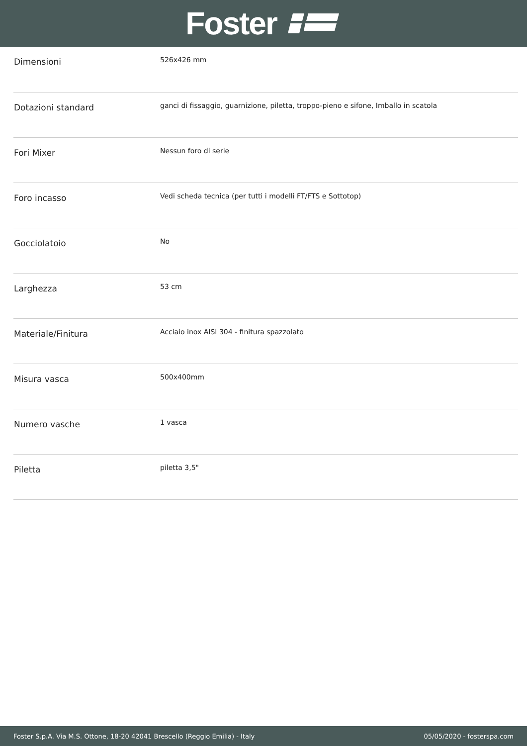Foster
| Dimensioni | 526x426 mm |
| Dotazioni standard | ganci di fissaggio, guarnizione, piletta, troppo-pieno e sifone, Imballo in scatola |
| Fori Mixer | Nessun foro di serie |
| Foro incasso | Vedi scheda tecnica (per tutti i modelli FT/FTS e Sottotop) |
| Gocciolatoio | No |
| Larghezza | 53 cm |
| Materiale/Finitura | Acciaio inox AISI 304 - finitura spazzolato |
| Misura vasca | 500x400mm |
| Numero vasche | 1 vasca |
| Piletta | piletta 3,5" |
Foster S.p.A. Via M.S. Ottone, 18-20 42041 Brescello (Reggio Emilia) - Italy 05/05/2020 - fosterspa.com